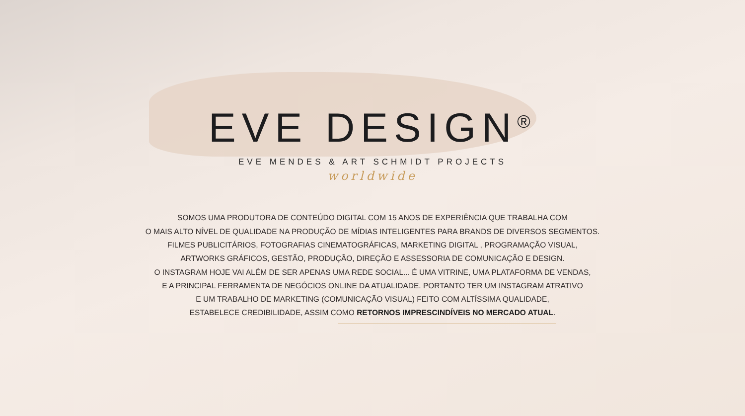EVE DESIGN<sup>®</sup>
EVE MENDES & ART SCHMIDT PROJECTS
worldwide
SOMOS UMA PRODUTORA DE CONTEÚDO DIGITAL COM 15 ANOS DE EXPERIÊNCIA QUE TRABALHA COM
O MAIS ALTO NÍVEL DE QUALIDADE NA PRODUÇÃO DE MÍDIAS INTELIGENTES PARA BRANDS DE DIVERSOS SEGMENTOS.
FILMES PUBLICITÁRIOS, FOTOGRAFIAS CINEMATOGRÁFICAS, MARKETING DIGITAL , PROGRAMAÇÃO VISUAL,
ARTWORKS GRÁFICOS, GESTÃO, PRODUÇÃO, DIREÇÃO E ASSESSORIA DE COMUNICAÇÃO E DESIGN.
O INSTAGRAM HOJE VAI ALÉM DE SER APENAS UMA REDE SOCIAL... É UMA VITRINE, UMA PLATAFORMA DE VENDAS,
E A PRINCIPAL FERRAMENTA DE NEGÓCIOS ONLINE DA ATUALIDADE. PORTANTO TER UM INSTAGRAM ATRATIVO
E UM TRABALHO DE MARKETING (COMUNICAÇÃO VISUAL) FEITO COM ALTÍSSIMA QUALIDADE,
ESTABELECE CREDIBILIDADE, ASSIM COMO RETORNOS IMPRESCINDÍVEIS NO MERCADO ATUAL.